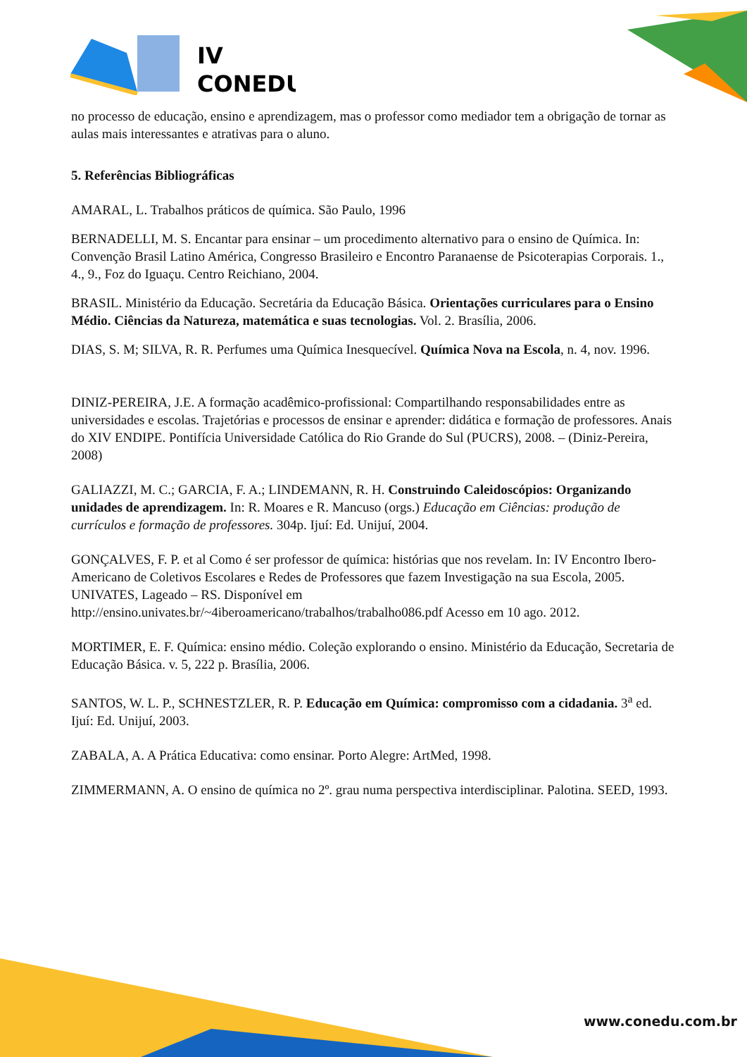IV
CONEDU
no processo de educação, ensino e aprendizagem, mas o professor como mediador tem a obrigação de tornar as aulas mais interessantes e atrativas para o aluno.
5. Referências Bibliográficas
AMARAL, L. Trabalhos práticos de química. São Paulo, 1996
BERNADELLI, M. S. Encantar para ensinar – um procedimento alternativo para o ensino de Química. In: Convenção Brasil Latino América, Congresso Brasileiro e Encontro Paranaense de Psicoterapias Corporais. 1., 4., 9., Foz do Iguaçu. Centro Reichiano, 2004.
BRASIL. Ministério da Educação. Secretária da Educação Básica. Orientações curriculares para o Ensino Médio. Ciências da Natureza, matemática e suas tecnologias. Vol. 2. Brasília, 2006.
DIAS, S. M; SILVA, R. R. Perfumes uma Química Inesquecível. Química Nova na Escola, n. 4, nov. 1996.
DINIZ-PEREIRA, J.E. A formação acadêmico-profissional: Compartilhando responsabilidades entre as universidades e escolas. Trajetórias e processos de ensinar e aprender: didática e formação de professores. Anais do XIV ENDIPE. Pontifícia Universidade Católica do Rio Grande do Sul (PUCRS), 2008. – (Diniz-Pereira, 2008)
GALIAZZI, M. C.; GARCIA, F. A.; LINDEMANN, R. H. Construindo Caleidoscópios: Organizando unidades de aprendizagem. In: R. Moares e R. Mancuso (orgs.) Educação em Ciências: produção de currículos e formação de professores. 304p. Ijuí: Ed. Unijuí, 2004.
GONÇALVES, F. P. et al Como é ser professor de química: histórias que nos revelam. In: IV Encontro Ibero-Americano de Coletivos Escolares e Redes de Professores que fazem Investigação na sua Escola, 2005. UNIVATES, Lageado – RS. Disponível em http://ensino.univates.br/~4iberoamericano/trabalhos/trabalho086.pdf Acesso em 10 ago. 2012.
MORTIMER, E. F. Química: ensino médio. Coleção explorando o ensino. Ministério da Educação, Secretaria de Educação Básica. v. 5, 222 p. Brasília, 2006.
SANTOS, W. L. P., SCHNESTZLER, R. P. Educação em Química: compromisso com a cidadania. 3<sup>a</sup> ed. Ijuí: Ed. Unijuí, 2003.
ZABALA, A. A Prática Educativa: como ensinar. Porto Alegre: ArtMed, 1998.
ZIMMERMANN, A. O ensino de química no 2º. grau numa perspectiva interdisciplinar. Palotina. SEED, 1993.
www.conedu.com.br